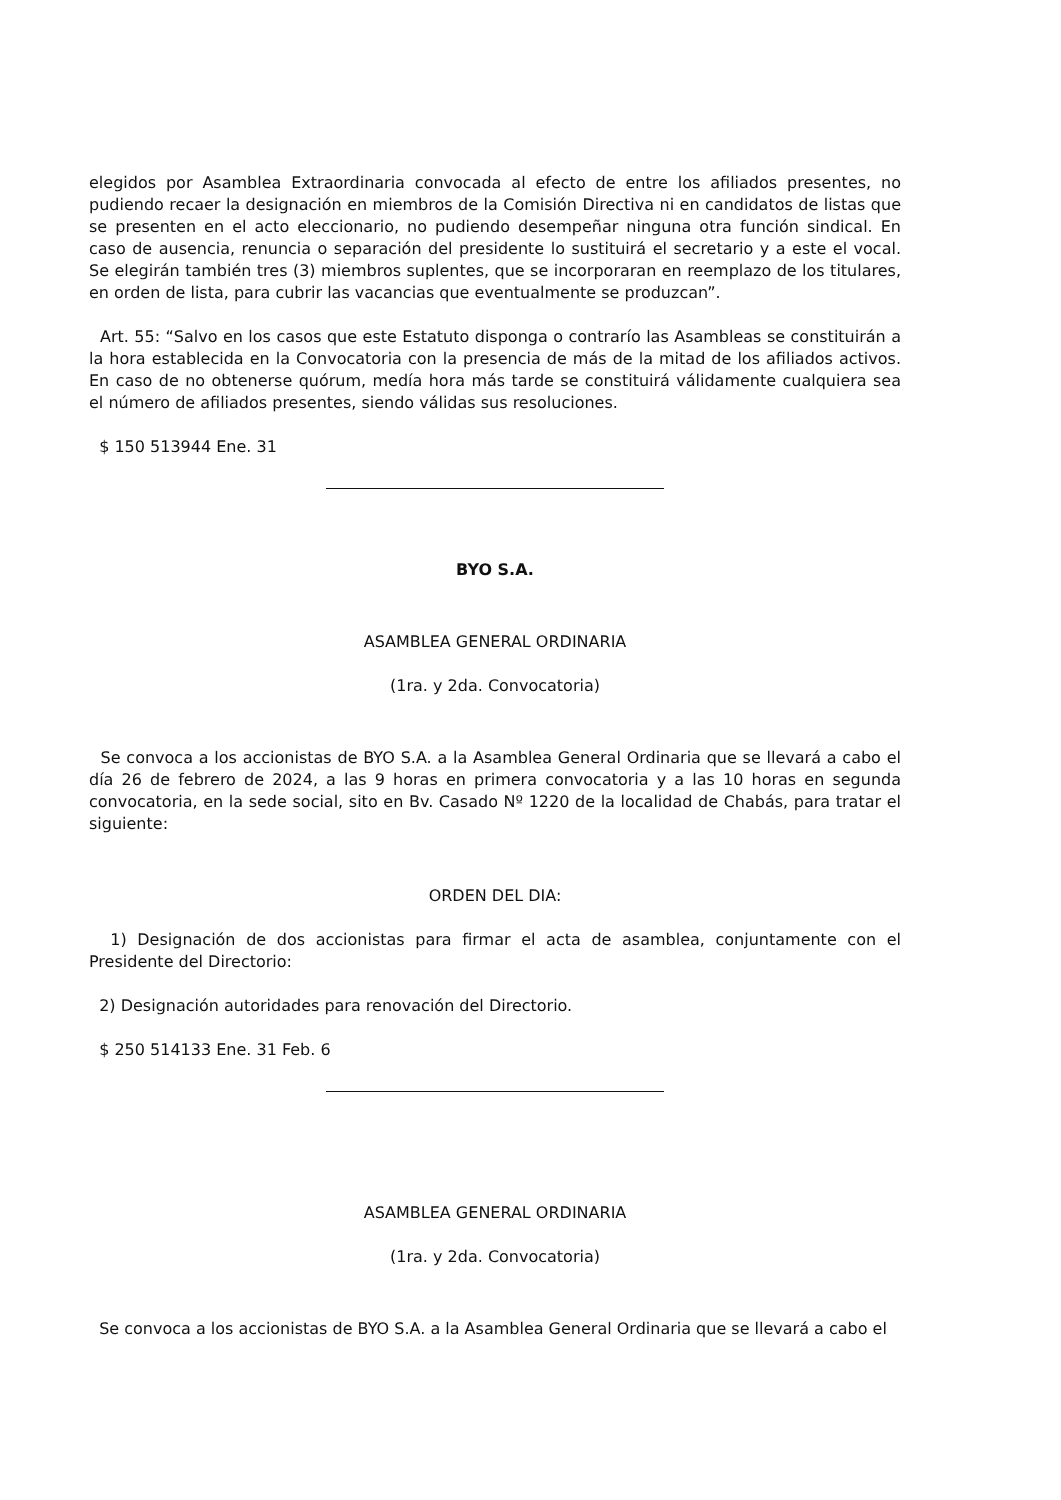elegidos por Asamblea Extraordinaria convocada al efecto de entre los afiliados presentes, no pudiendo recaer la designación en miembros de la Comisión Directiva ni en candidatos de listas que se presenten en el acto eleccionario, no pudiendo desempeñar ninguna otra función sindical. En caso de ausencia, renuncia o separación del presidente lo sustituirá el secretario y a este el vocal. Se elegirán también tres (3) miembros suplentes, que se incorporaran en reemplazo de los titulares, en orden de lista, para cubrir las vacancias que eventualmente se produzcan”.
Art. 55: “Salvo en los casos que este Estatuto disponga o contrarío las Asambleas se constituirán a la hora establecida en la Convocatoria con la presencia de más de la mitad de los afiliados activos. En caso de no obtenerse quórum, medía hora más tarde se constituirá válidamente cualquiera sea el número de afiliados presentes, siendo válidas sus resoluciones.
$ 150 513944 Ene. 31
BYO S.A.
ASAMBLEA GENERAL ORDINARIA
(1ra. y 2da. Convocatoria)
Se convoca a los accionistas de BYO S.A. a la Asamblea General Ordinaria que se llevará a cabo el día 26 de febrero de 2024, a las 9 horas en primera convocatoria y a las 10 horas en segunda convocatoria, en la sede social, sito en Bv. Casado Nº 1220 de la localidad de Chabás, para tratar el siguiente:
ORDEN DEL DIA:
1) Designación de dos accionistas para firmar el acta de asamblea, conjuntamente con el Presidente del Directorio:
2) Designación autoridades para renovación del Directorio.
$ 250 514133 Ene. 31 Feb. 6
ASAMBLEA GENERAL ORDINARIA
(1ra. y 2da. Convocatoria)
Se convoca a los accionistas de BYO S.A. a la Asamblea General Ordinaria que se llevará a cabo el